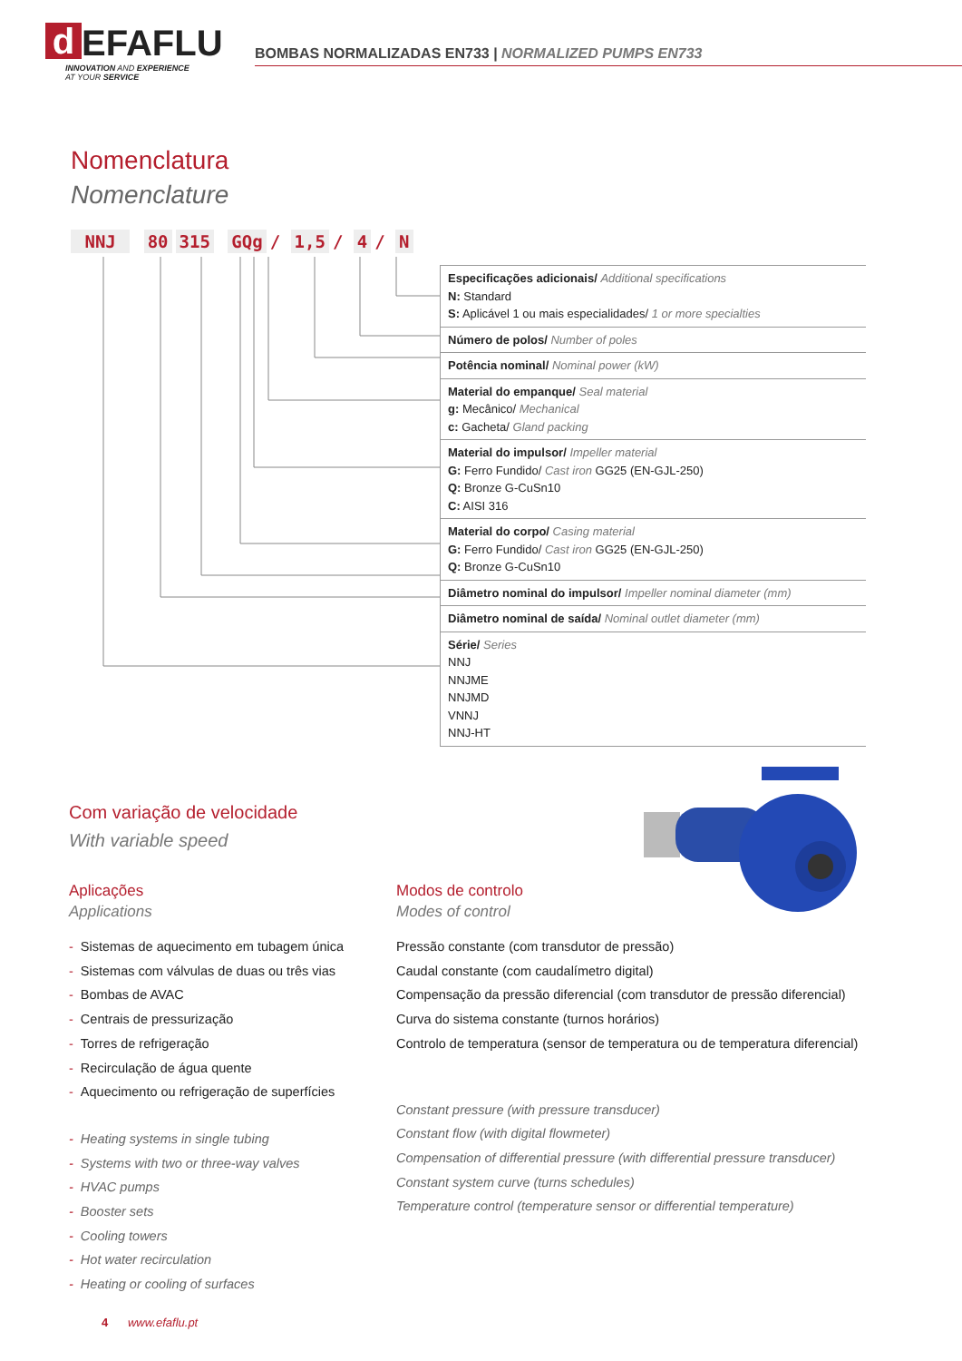d EFAFLU
INNOVATION AND EXPERIENCE
AT YOUR SERVICE
BOMBAS NORMALIZADAS EN733 | NORMALIZED PUMPS EN733
Nomenclatura
Nomenclature
NNJ 80 315 GQg / 1,5 / 4 / N
| Especificações adicionais/ Additional specifications N: Standard S: Aplicável 1 ou mais especialidades/ 1 or more specialties |
| Número de polos/ Number of poles |
| Potência nominal/ Nominal power (kW) |
| Material do empanque/ Seal material g: Mecânico/ Mechanical c: Gacheta/ Gland packing |
| Material do impulsor/ Impeller material G: Ferro Fundido/ Cast iron GG25 (EN-GJL-250) Q: Bronze G-CuSn10 C: AISI 316 |
| Material do corpo/ Casing material G: Ferro Fundido/ Cast iron GG25 (EN-GJL-250) Q: Bronze G-CuSn10 |
| Diâmetro nominal do impulsor/ Impeller nominal diameter (mm) |
| Diâmetro nominal de saída/ Nominal outlet diameter (mm) |
| Série/ Series NNJ NNJME NNJMD VNNJ NNJ-HT |
Com variação de velocidade
With variable speed
Aplicações
Applications
- Sistemas de aquecimento em tubagem única
- Sistemas com válvulas de duas ou três vias
- Bombas de AVAC
- Centrais de pressurização
- Torres de refrigeração
- Recirculação de água quente
- Aquecimento ou refrigeração de superfícies
- Heating systems in single tubing
- Systems with two or three-way valves
- HVAC pumps
- Booster sets
- Cooling towers
- Hot water recirculation
- Heating or cooling of surfaces
Modos de controlo
Modes of control
Pressão constante (com transdutor de pressão)
Caudal constante (com caudalímetro digital)
Compensação da pressão diferencial (com transdutor de pressão diferencial)
Curva do sistema constante (turnos horários)
Controlo de temperatura (sensor de temperatura ou de temperatura diferencial)
Constant pressure (with pressure transducer)
Constant flow (with digital flowmeter)
Compensation of differential pressure (with differential pressure transducer)
Constant system curve (turns schedules)
Temperature control (temperature sensor or differential temperature)
4 www.efaflu.pt